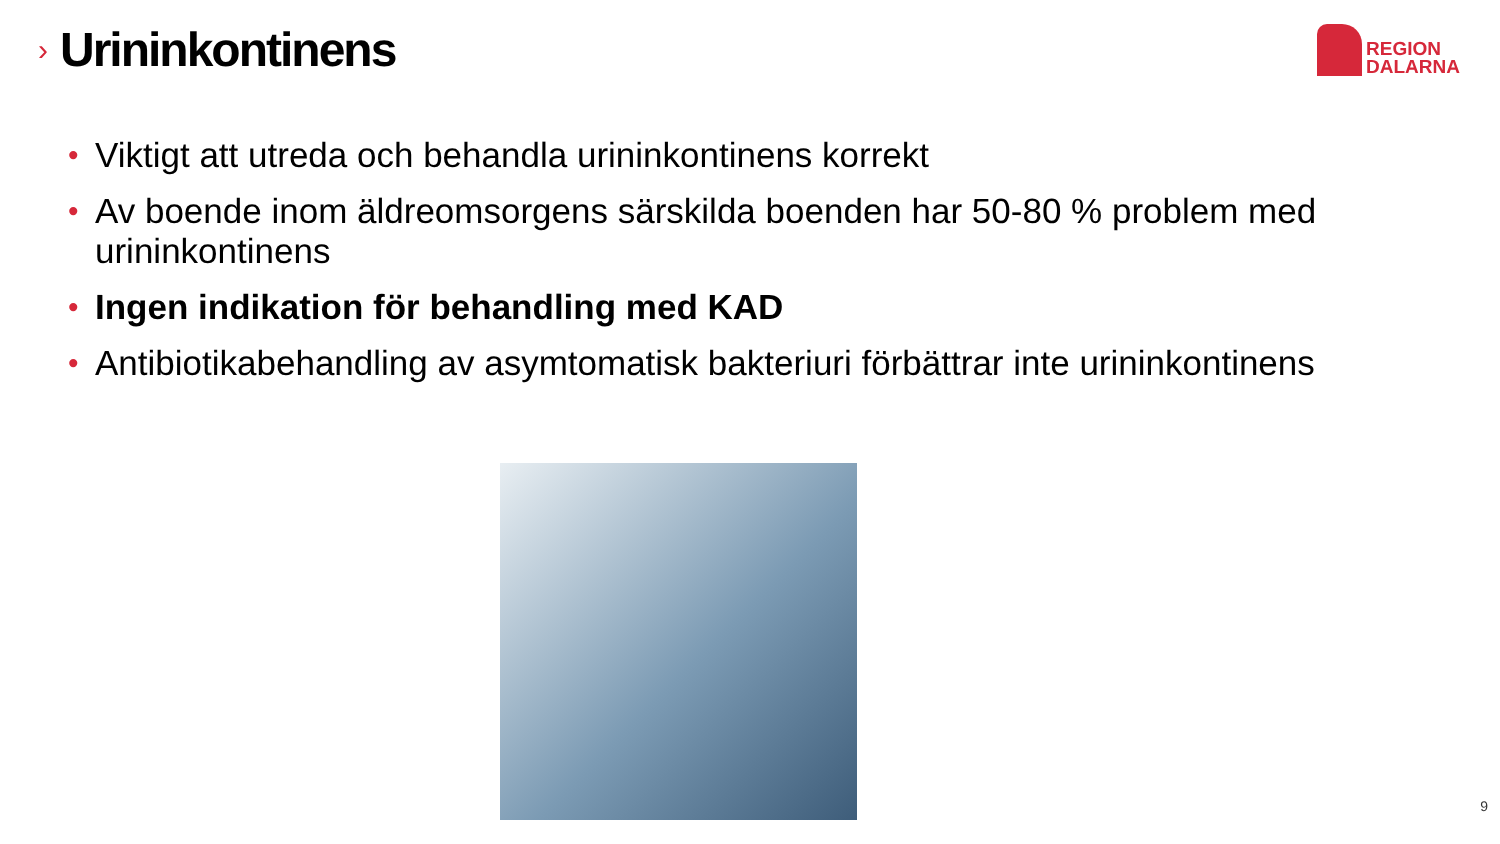›
Urininkontinens
REGION
DALARNA
• Viktigt att utreda och behandla urininkontinens korrekt
• Av boende inom äldreomsorgens särskilda boenden har 50-80 % problem med urininkontinens
• Ingen indikation för behandling med KAD
• Antibiotikabehandling av asymtomatisk bakteriuri förbättrar inte urininkontinens
9